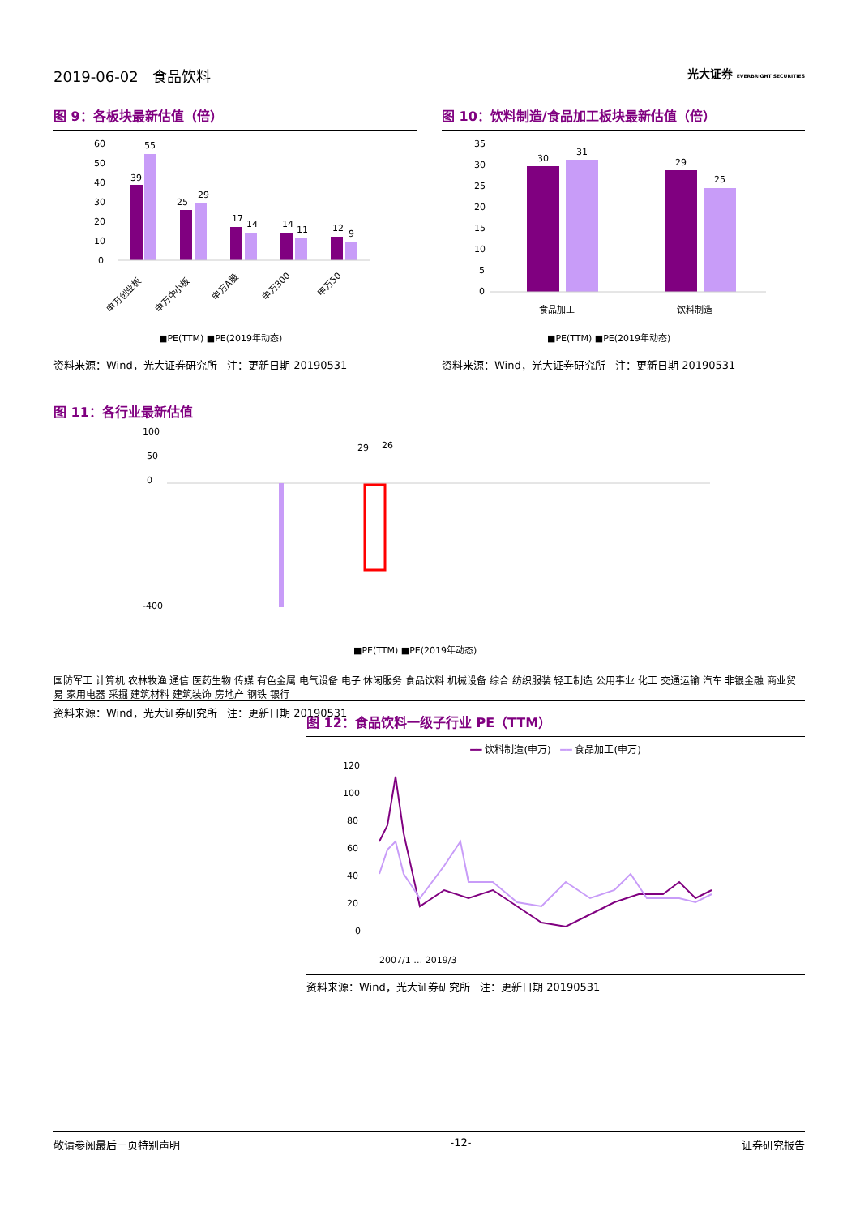2019-06-02 食品饮料 光大证券 EVERBRIGHT SECURITIES
图 9：各板块最新估值（倍）
60
50
40
30
20
10
0
39
55
25
29
17
14
14
11
12
9
申万创业板
申万中小板
申万A股
申万300
申万50
■PE(TTM) ■PE(2019年动态)
资料来源：Wind，光大证券研究所 注：更新日期 20190531
图 10：饮料制造/食品加工板块最新估值（倍）
35
30
25
20
15
10
5
0
30
31
29
25
食品加工
饮料制造
■PE(TTM) ■PE(2019年动态)
资料来源：Wind，光大证券研究所 注：更新日期 20190531
图 11：各行业最新估值
0
50
100
-400
29
26
■PE(TTM) ■PE(2019年动态)
国防军工 计算机 农林牧渔 通信 医药生物 传媒 有色金属 电气设备 电子 休闲服务 食品饮料 机械设备 综合 纺织服装 轻工制造 公用事业 化工 交通运输 汽车 非银金融 商业贸易 家用电器 采掘 建筑材料 建筑装饰 房地产 钢铁 银行
资料来源：Wind，光大证券研究所 注：更新日期 20190531
图 12：食品饮料一级子行业 PE（TTM）
━━ 饮料制造(申万) ━━ 食品加工(申万)
120
100
80
60
40
20
0
2007/1 … 2019/3
资料来源：Wind，光大证券研究所 注：更新日期 20190531
敬请参阅最后一页特别声明 -12- 证券研究报告